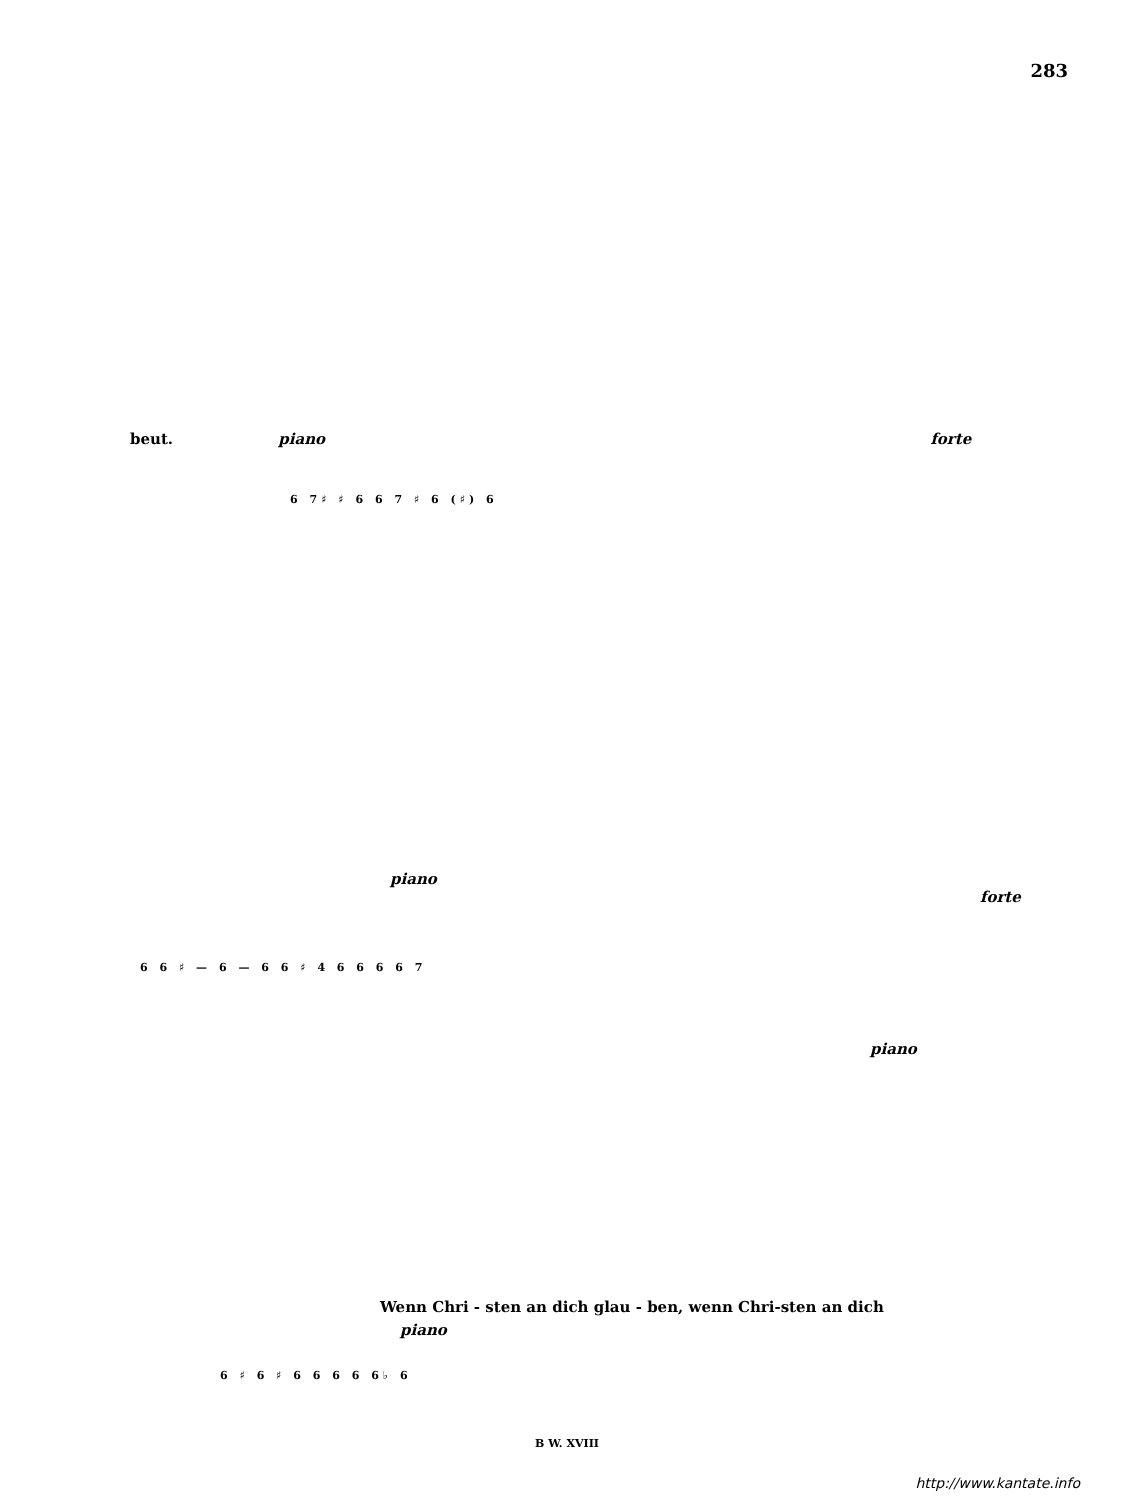283
beut. piano forte
6 7♯ ♯ 6 6 7 ♯ 6 (♯) 6
piano forte
6 6 ♯ — 6 — 6 6 ♯ 4 6 6 6 6 7
piano
Wenn Chri - sten an dich glau - ben, wenn Chri-sten an dich
piano
6 ♯ 6 ♯ 6 6 6 6 6♭ 6
B W. XVIII
http://www.kantate.info